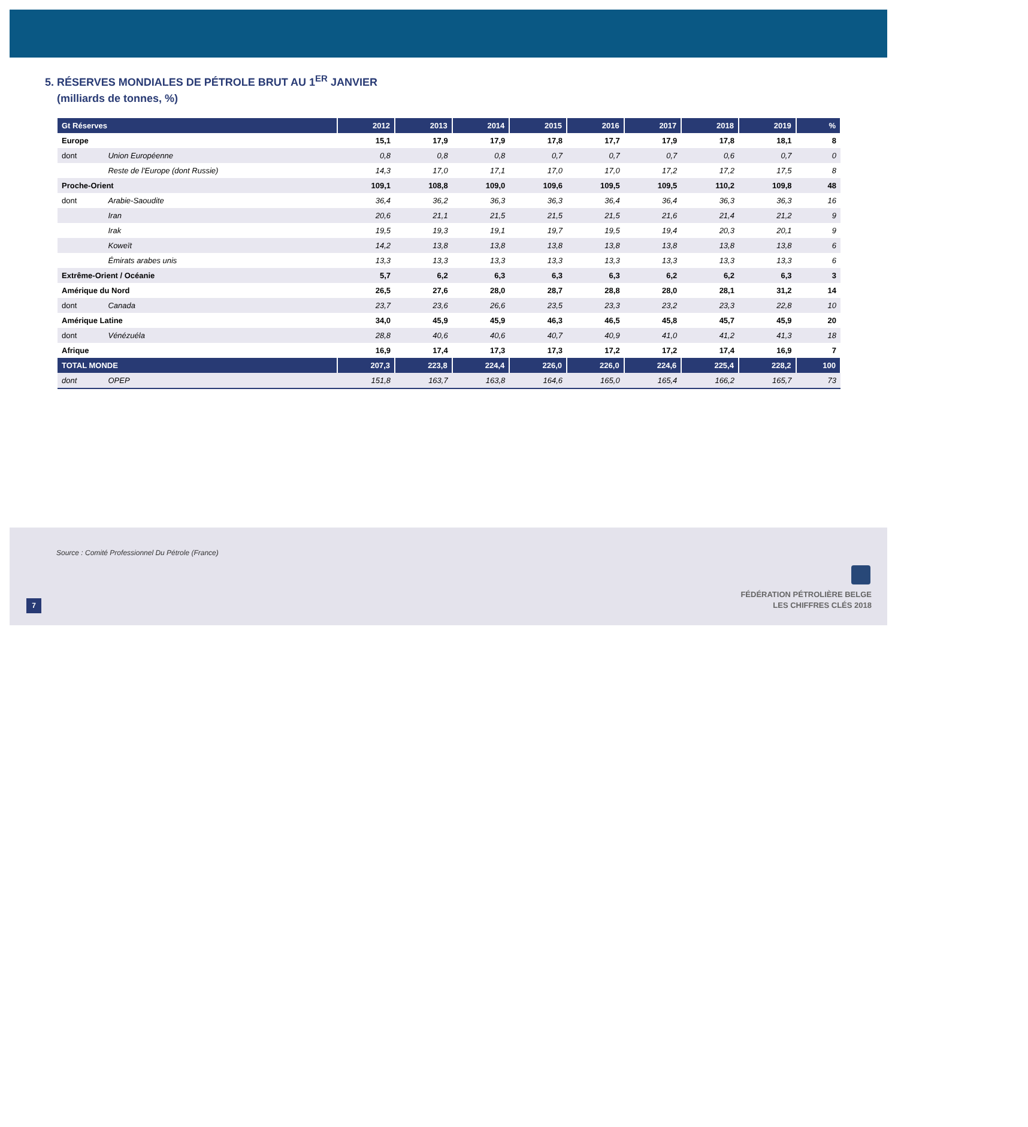5. RÉSERVES MONDIALES DE PÉTROLE BRUT AU 1<sup>ER</sup> JANVIER
(milliards de tonnes, %)
| Gt Réserves | | 2012 | 2013 | 2014 | 2015 | 2016 | 2017 | 2018 | 2019 | % |
| --- | --- | --- | --- | --- | --- | --- | --- | --- | --- | --- |
| Europe | | 15,1 | 17,9 | 17,9 | 17,8 | 17,7 | 17,9 | 17,8 | 18,1 | 8 |
| dont | Union Européenne | 0,8 | 0,8 | 0,8 | 0,7 | 0,7 | 0,7 | 0,6 | 0,7 | 0 |
| | Reste de l'Europe (dont Russie) | 14,3 | 17,0 | 17,1 | 17,0 | 17,0 | 17,2 | 17,2 | 17,5 | 8 |
| Proche-Orient | | 109,1 | 108,8 | 109,0 | 109,6 | 109,5 | 109,5 | 110,2 | 109,8 | 48 |
| dont | Arabie-Saoudite | 36,4 | 36,2 | 36,3 | 36,3 | 36,4 | 36,4 | 36,3 | 36,3 | 16 |
| | Iran | 20,6 | 21,1 | 21,5 | 21,5 | 21,5 | 21,6 | 21,4 | 21,2 | 9 |
| | Irak | 19,5 | 19,3 | 19,1 | 19,7 | 19,5 | 19,4 | 20,3 | 20,1 | 9 |
| | Koweït | 14,2 | 13,8 | 13,8 | 13,8 | 13,8 | 13,8 | 13,8 | 13,8 | 6 |
| | Émirats arabes unis | 13,3 | 13,3 | 13,3 | 13,3 | 13,3 | 13,3 | 13,3 | 13,3 | 6 |
| Extrême-Orient / Océanie | | 5,7 | 6,2 | 6,3 | 6,3 | 6,3 | 6,2 | 6,2 | 6,3 | 3 |
| Amérique du Nord | | 26,5 | 27,6 | 28,0 | 28,7 | 28,8 | 28,0 | 28,1 | 31,2 | 14 |
| dont | Canada | 23,7 | 23,6 | 26,6 | 23,5 | 23,3 | 23,2 | 23,3 | 22,8 | 10 |
| Amérique Latine | | 34,0 | 45,9 | 45,9 | 46,3 | 46,5 | 45,8 | 45,7 | 45,9 | 20 |
| dont | Vénézuéla | 28,8 | 40,6 | 40,6 | 40,7 | 40,9 | 41,0 | 41,2 | 41,3 | 18 |
| Afrique | | 16,9 | 17,4 | 17,3 | 17,3 | 17,2 | 17,2 | 17,4 | 16,9 | 7 |
| TOTAL MONDE | | 207,3 | 223,8 | 224,4 | 226,0 | 226,0 | 224,6 | 225,4 | 228,2 | 100 |
| dont | OPEP | 151,8 | 163,7 | 163,8 | 164,6 | 165,0 | 165,4 | 166,2 | 165,7 | 73 |
Source : Comité Professionnel Du Pétrole (France)
FÉDÉRATION PÉTROLIÈRE BELGE
LES CHIFFRES CLÉS 2018
7